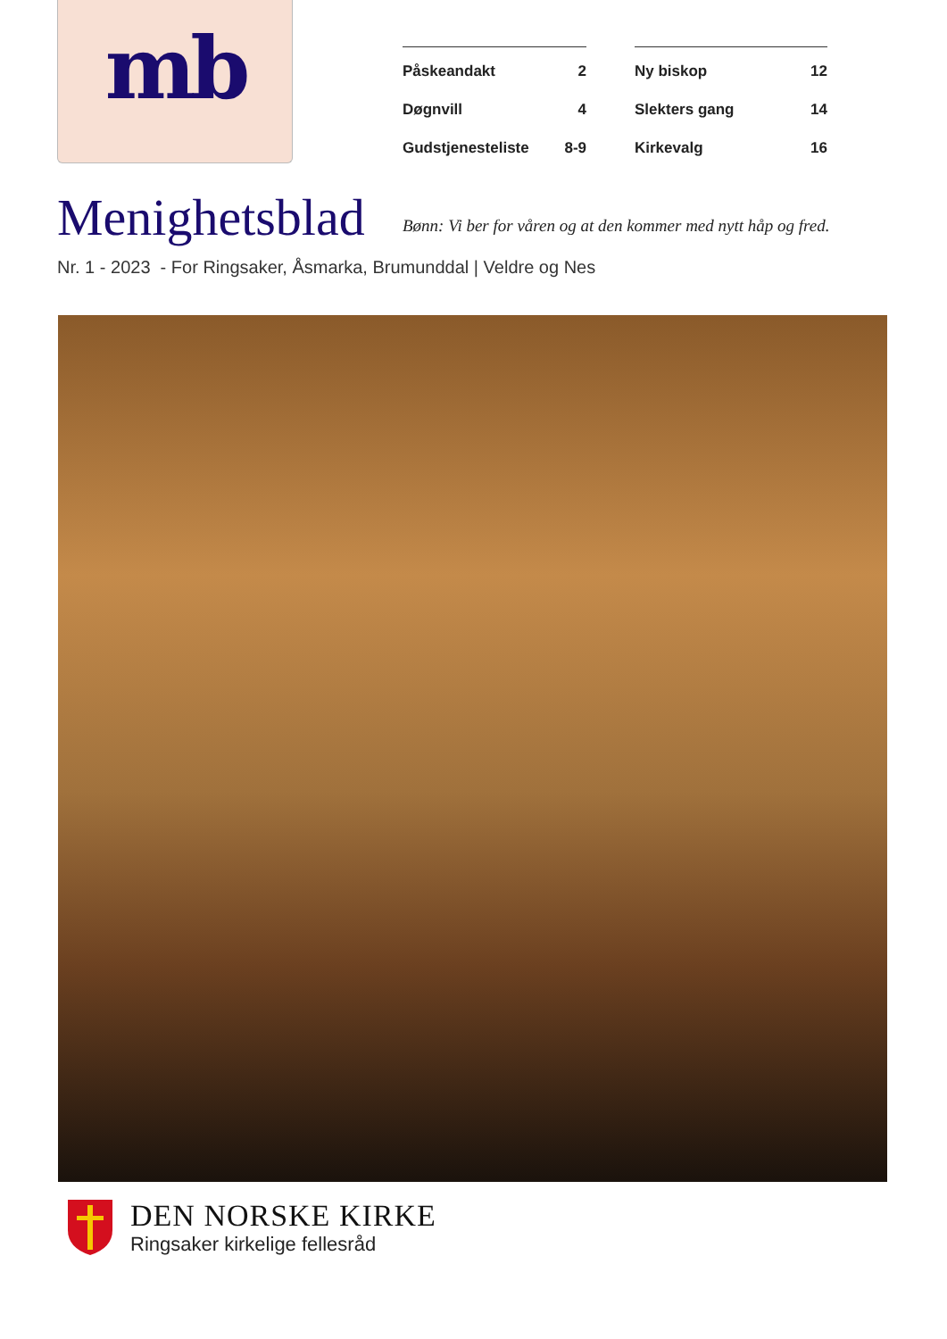mb
Påskeandakt 2
Døgnvill 4
Gudstjenesteliste 8-9
Ny biskop 12
Slekters gang 14
Kirkevalg 16
Menighetsblad
Bønn: Vi ber for våren og at den kommer med nytt håp og fred.
Nr. 1 - 2023 - For Ringsaker, Åsmarka, Brumunddal | Veldre og Nes
DEN NORSKE KIRKE
Ringsaker kirkelige fellesråd